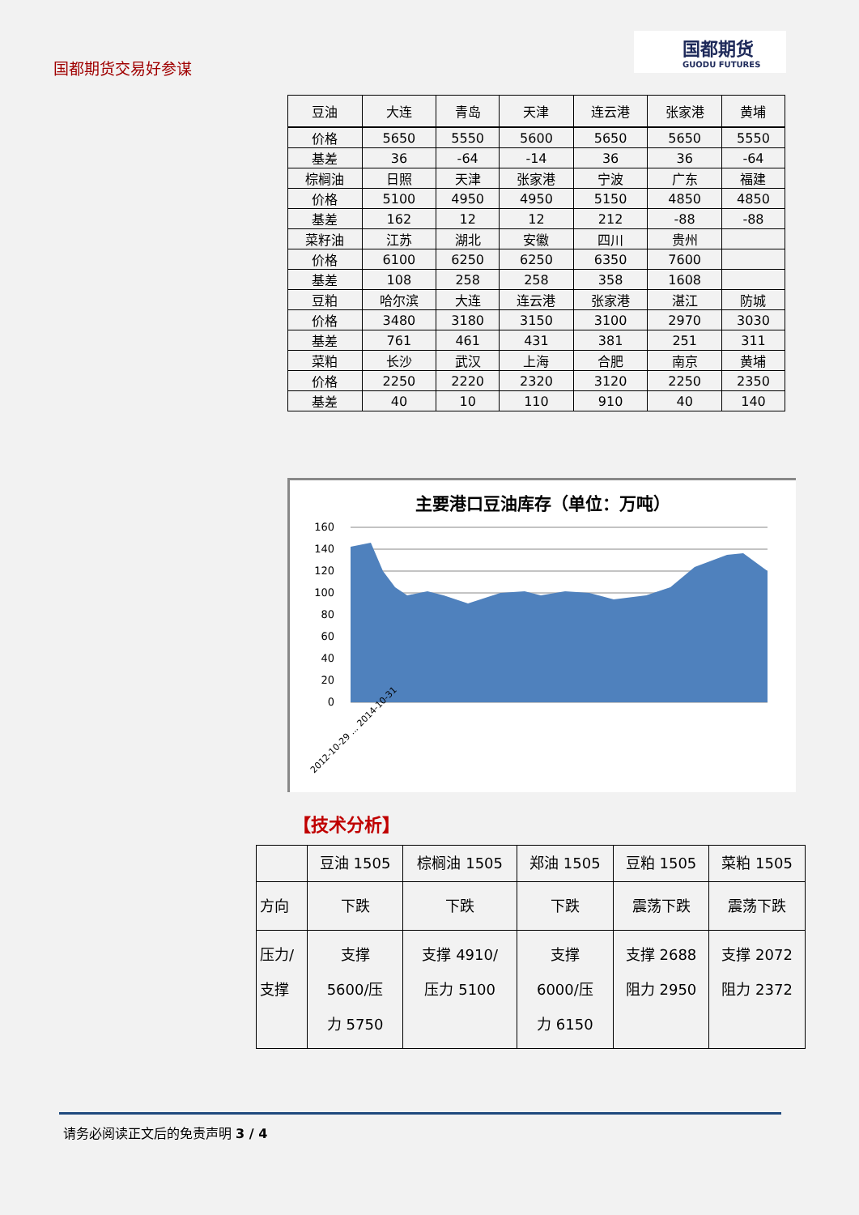国都期货交易好参谋
国都期货
GUODU FUTURES
| 豆油 | 大连 | 青岛 | 天津 | 连云港 | 张家港 | 黄埔 |
| 价格 | 5650 | 5550 | 5600 | 5650 | 5650 | 5550 |
| 基差 | 36 | -64 | -14 | 36 | 36 | -64 |
| 棕榈油 | 日照 | 天津 | 张家港 | 宁波 | 广东 | 福建 |
| 价格 | 5100 | 4950 | 4950 | 5150 | 4850 | 4850 |
| 基差 | 162 | 12 | 12 | 212 | -88 | -88 |
| 菜籽油 | 江苏 | 湖北 | 安徽 | 四川 | 贵州 | |
| 价格 | 6100 | 6250 | 6250 | 6350 | 7600 | |
| 基差 | 108 | 258 | 258 | 358 | 1608 | |
| 豆粕 | 哈尔滨 | 大连 | 连云港 | 张家港 | 湛江 | 防城 |
| 价格 | 3480 | 3180 | 3150 | 3100 | 2970 | 3030 |
| 基差 | 761 | 461 | 431 | 381 | 251 | 311 |
| 菜粕 | 长沙 | 武汉 | 上海 | 合肥 | 南京 | 黄埔 |
| 价格 | 2250 | 2220 | 2320 | 3120 | 2250 | 2350 |
| 基差 | 40 | 10 | 110 | 910 | 40 | 140 |
主要港口豆油库存（单位：万吨）
160
140
120
100
80
60
40
20
0
2012-10-29 ... 2014-10-31
【技术分析】
| | 豆油 1505 | 棕榈油 1505 | 郑油 1505 | 豆粕 1505 | 菜粕 1505 |
| 方向 | 下跌 | 下跌 | 下跌 | 震荡下跌 | 震荡下跌 |
| 压力/ 支撑 | 支撑 5600/压 力 5750 | 支撑 4910/ 压力 5100 | 支撑 6000/压 力 6150 | 支撑 2688 阻力 2950 | 支撑 2072 阻力 2372 |
请务必阅读正文后的免责声明 3 / 4